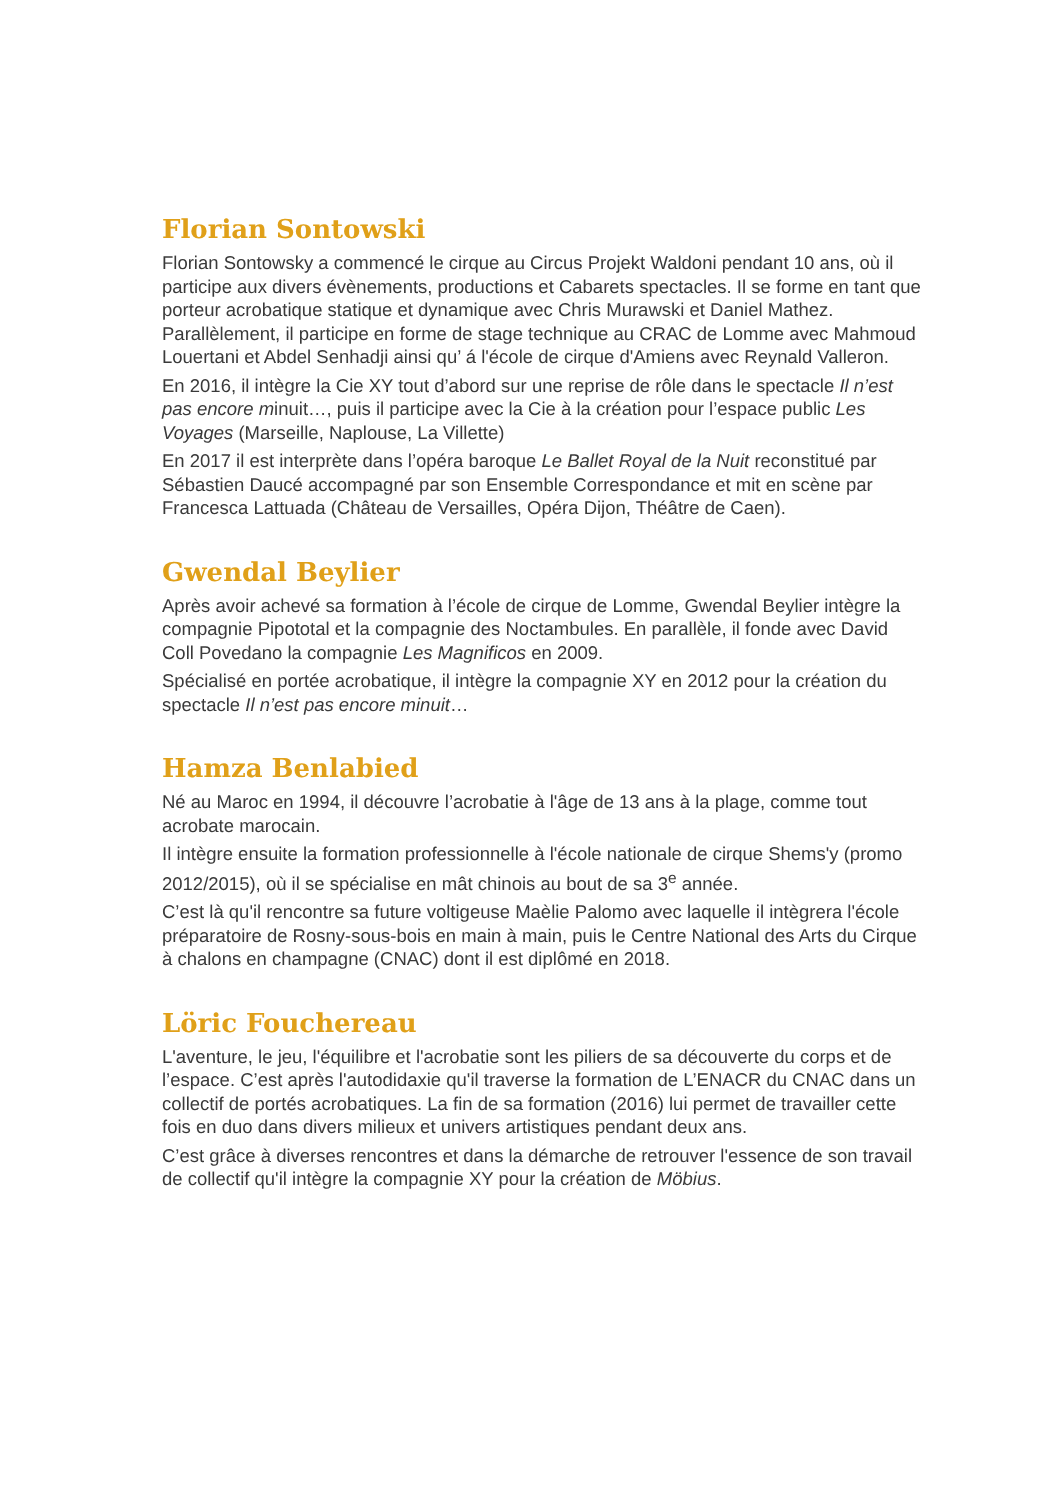Florian Sontowski
Florian Sontowsky a commencé le cirque au Circus Projekt Waldoni pendant 10 ans, où il participe aux divers évènements, productions et Cabarets spectacles. Il se forme en tant que porteur acrobatique statique et dynamique avec Chris Murawski et Daniel Mathez. Parallèlement, il participe en forme de stage technique au CRAC de Lomme avec Mahmoud Louertani et Abdel Senhadji ainsi qu’ á l'école de cirque d'Amiens avec Reynald Valleron.
En 2016, il intègre la Cie XY tout d’abord sur une reprise de rôle dans le spectacle Il n’est pas encore minuit…, puis il participe avec la Cie à la création pour l’espace public Les Voyages (Marseille, Naplouse, La Villette)
En 2017 il est interprète dans l’opéra baroque Le Ballet Royal de la Nuit reconstitué par Sébastien Daucé accompagné par son Ensemble Correspondance et mit en scène par Francesca Lattuada (Château de Versailles, Opéra Dijon, Théâtre de Caen).
Gwendal Beylier
Après avoir achevé sa formation à l’école de cirque de Lomme, Gwendal Beylier intègre la compagnie Pipototal et la compagnie des Noctambules. En parallèle, il fonde avec David Coll Povedano la compagnie Les Magnificos en 2009.
Spécialisé en portée acrobatique, il intègre la compagnie XY en 2012 pour la création du spectacle Il n’est pas encore minuit…
Hamza Benlabied
Né au Maroc en 1994, il découvre l’acrobatie à l'âge de 13 ans à la plage, comme tout acrobate marocain.
Il intègre ensuite la formation professionnelle à l'école nationale de cirque Shems'y (promo 2012/2015), où il se spécialise en mât chinois au bout de sa 3<sup>e</sup> année.
C’est là qu'il rencontre sa future voltigeuse Maèlie Palomo avec laquelle il intègrera l'école préparatoire de Rosny-sous-bois en main à main, puis le Centre National des Arts du Cirque à chalons en champagne (CNAC) dont il est diplômé en 2018.
Löric Fouchereau
L'aventure, le jeu, l'équilibre et l'acrobatie sont les piliers de sa découverte du corps et de l’espace. C’est après l'autodidaxie qu'il traverse la formation de L’ENACR du CNAC dans un collectif de portés acrobatiques. La fin de sa formation (2016) lui permet de travailler cette fois en duo dans divers milieux et univers artistiques pendant deux ans.
C’est grâce à diverses rencontres et dans la démarche de retrouver l'essence de son travail de collectif qu'il intègre la compagnie XY pour la création de Möbius.